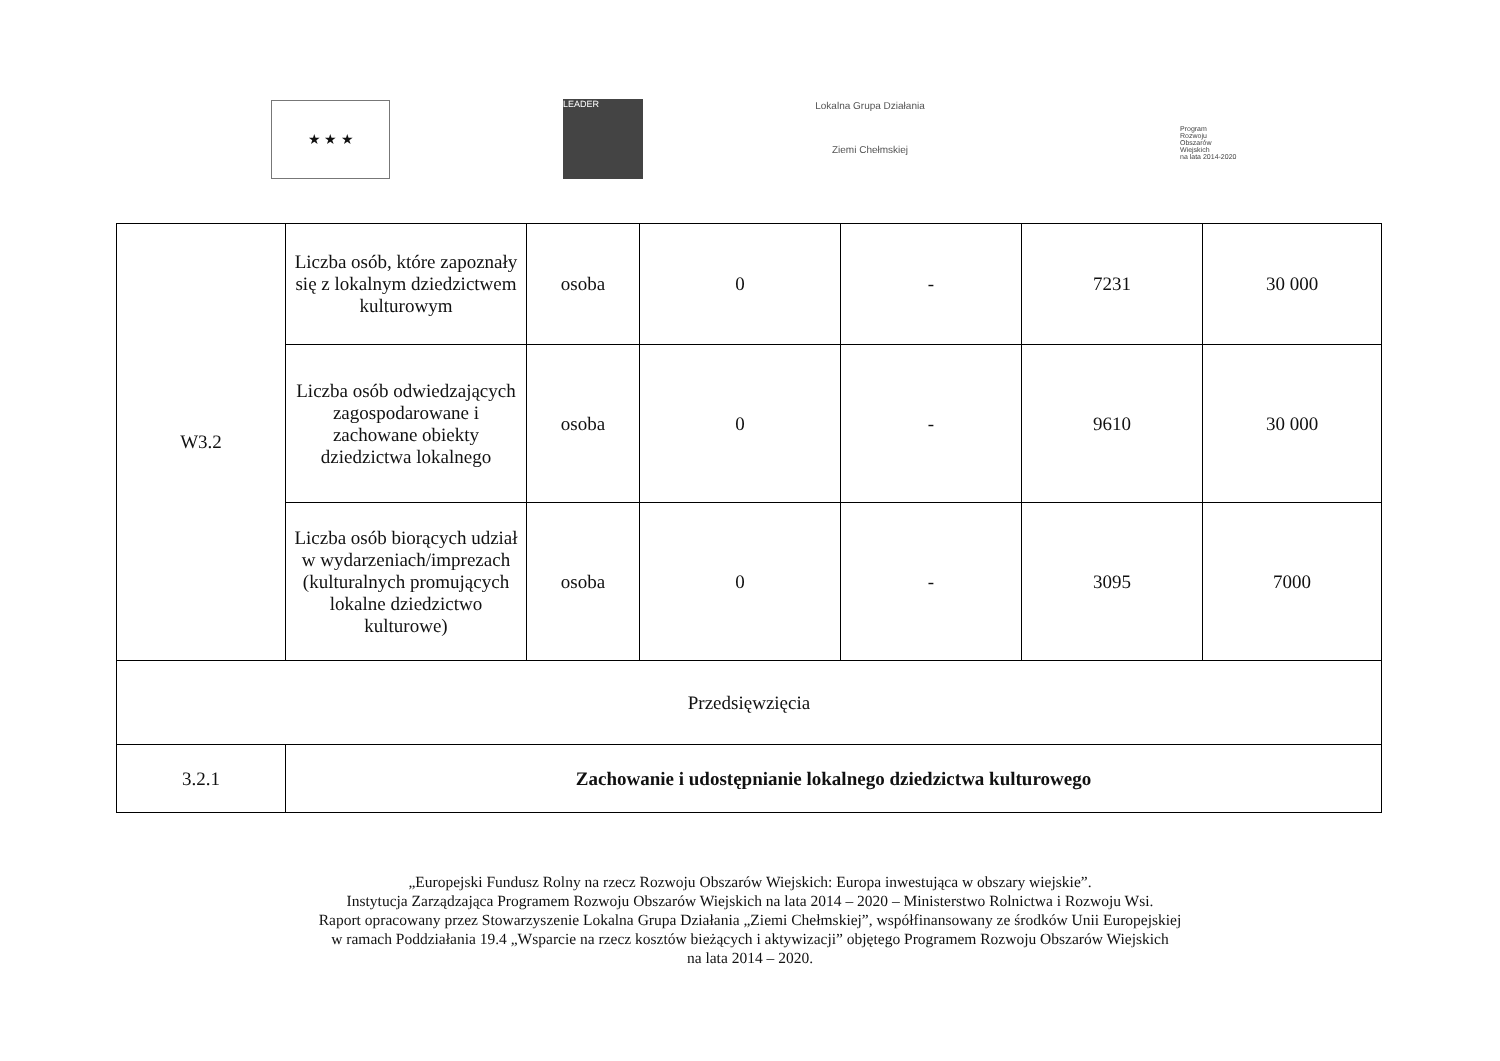★ ★ ★ LEADER
Lokalna Grupa Działania
Ziemi Chełmskiej
Program
Rozwoju
Obszarów
Wiejskich
na lata 2014-2020
| W3.2 | Liczba osób, które zapoznały się z lokalnym dziedzictwem kulturowym | osoba | 0 | - | 7231 | 30 000 |
| | Liczba osób odwiedzających zagospodarowane i zachowane obiekty dziedzictwa lokalnego | osoba | 0 | - | 9610 | 30 000 |
| | Liczba osób biorących udział w wydarzeniach/imprezach (kulturalnych promujących lokalne dziedzictwo kulturowe) | osoba | 0 | - | 3095 | 7000 |
| Przedsięwzięcia | | | | | | |
| 3.2.1 | Zachowanie i udostępnianie lokalnego dziedzictwa kulturowego | | | | | |
„Europejski Fundusz Rolny na rzecz Rozwoju Obszarów Wiejskich: Europa inwestująca w obszary wiejskie”.
Instytucja Zarządzająca Programem Rozwoju Obszarów Wiejskich na lata 2014 – 2020 – Ministerstwo Rolnictwa i Rozwoju Wsi.
Raport opracowany przez Stowarzyszenie Lokalna Grupa Działania „Ziemi Chełmskiej”, współfinansowany ze środków Unii Europejskiej
w ramach Poddziałania 19.4 „Wsparcie na rzecz kosztów bieżących i aktywizacji” objętego Programem Rozwoju Obszarów Wiejskich
na lata 2014 – 2020.